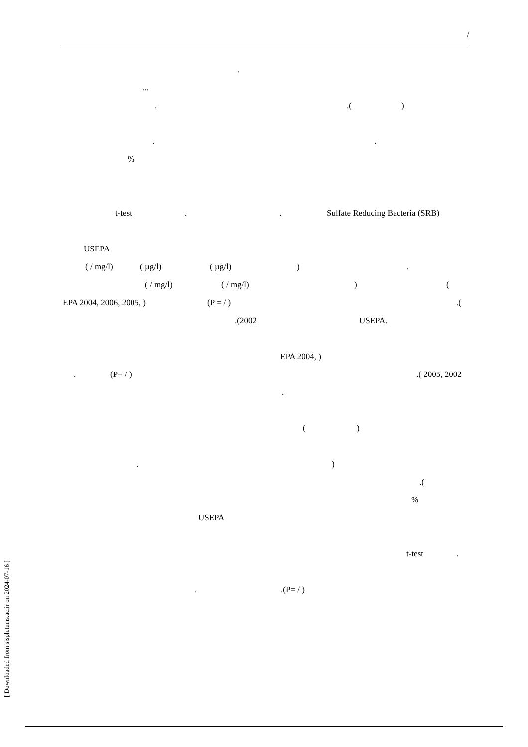/
.
... ..()
..
%
t-test.. Sulfate Reducing Bacteria (SRB)
USEPA ( / mg/l) ( µg/l) ( µg/l)).
( / mg/l) ( / mg/l)) (
EPA 2004, 2006, 2005, ) (P = / ).(
.(2002 USEPA.
EPA 2004, )
. (P= / ).( 2005, 2002
. ()
.) .(
%
USEPA t-test.
..(P= / )
[ Downloaded from sjsph.tums.ac.ir on 2024-07-16 ]